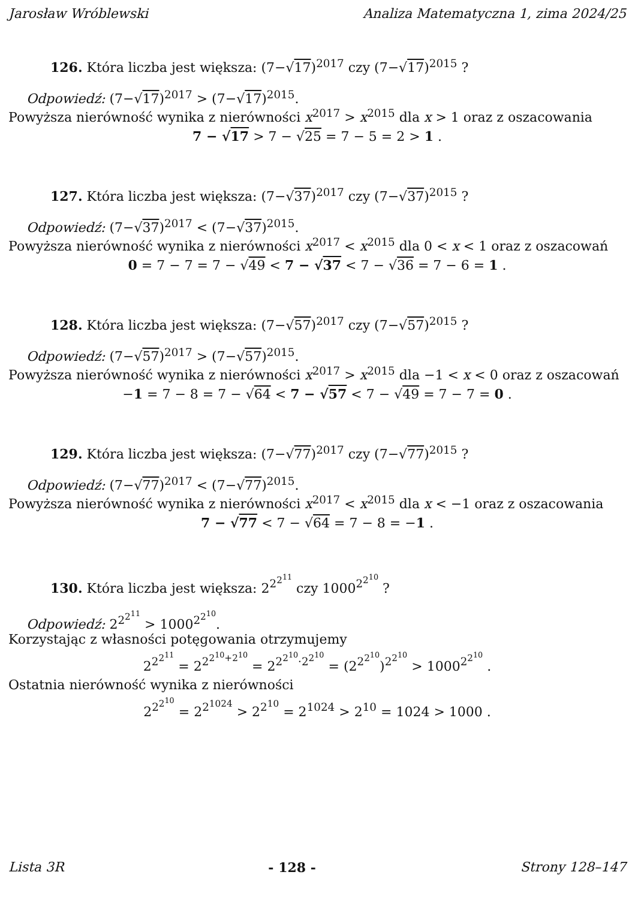Jarosław Wróblewski Analiza Matematyczna 1, zima 2024/25
126. Która liczba jest większa: (7−√17)<sup>2017</sup> czy (7−√17)<sup>2015</sup> ?
Odpowiedź: (7−√17)<sup>2017</sup> > (7−√17)<sup>2015</sup>.
Powyższa nierówność wynika z nierówności x<sup>2017</sup> > x<sup>2015</sup> dla x > 1 oraz z oszacowania
7 − √17 > 7 − √25 = 7 − 5 = 2 > 1 .
127. Która liczba jest większa: (7−√37)<sup>2017</sup> czy (7−√37)<sup>2015</sup> ?
Odpowiedź: (7−√37)<sup>2017</sup> < (7−√37)<sup>2015</sup>.
Powyższa nierówność wynika z nierówności x<sup>2017</sup> < x<sup>2015</sup> dla 0 < x < 1 oraz z oszacowań
0 = 7 − 7 = 7 − √49 < 7 − √37 < 7 − √36 = 7 − 6 = 1 .
128. Która liczba jest większa: (7−√57)<sup>2017</sup> czy (7−√57)<sup>2015</sup> ?
Odpowiedź: (7−√57)<sup>2017</sup> > (7−√57)<sup>2015</sup>.
Powyższa nierówność wynika z nierówności x<sup>2017</sup> > x<sup>2015</sup> dla −1 < x < 0 oraz z oszacowań
−1 = 7 − 8 = 7 − √64 < 7 − √57 < 7 − √49 = 7 − 7 = 0 .
129. Która liczba jest większa: (7−√77)<sup>2017</sup> czy (7−√77)<sup>2015</sup> ?
Odpowiedź: (7−√77)<sup>2017</sup> < (7−√77)<sup>2015</sup>.
Powyższa nierówność wynika z nierówności x<sup>2017</sup> < x<sup>2015</sup> dla x < −1 oraz z oszacowania
7 − √77 < 7 − √64 = 7 − 8 = −1 .
130. Która liczba jest większa: 2<sup>2<sup>2<sup>11</sup></sup></sup> czy 1000<sup>2<sup>2<sup>10</sup></sup></sup> ?
Odpowiedź: 2<sup>2<sup>2<sup>11</sup></sup></sup> > 1000<sup>2<sup>2<sup>10</sup></sup></sup>.
Korzystając z własności potęgowania otrzymujemy
2<sup>2<sup>2<sup>11</sup></sup></sup> = 2<sup>2<sup>2<sup>10</sup>+2<sup>10</sup></sup></sup> = 2<sup>2<sup>2<sup>10</sup></sup>·2<sup>2<sup>10</sup></sup></sup> = (2<sup>2<sup>2<sup>10</sup></sup></sup>)<sup>2<sup>2<sup>10</sup></sup></sup> > 1000<sup>2<sup>2<sup>10</sup></sup></sup> .
Ostatnia nierówność wynika z nierówności
2<sup>2<sup>2<sup>10</sup></sup></sup> = 2<sup>2<sup>1024</sup></sup> > 2<sup>2<sup>10</sup></sup> = 2<sup>1024</sup> > 2<sup>10</sup> = 1024 > 1000 .
Lista 3R - 128 - Strony 128–147